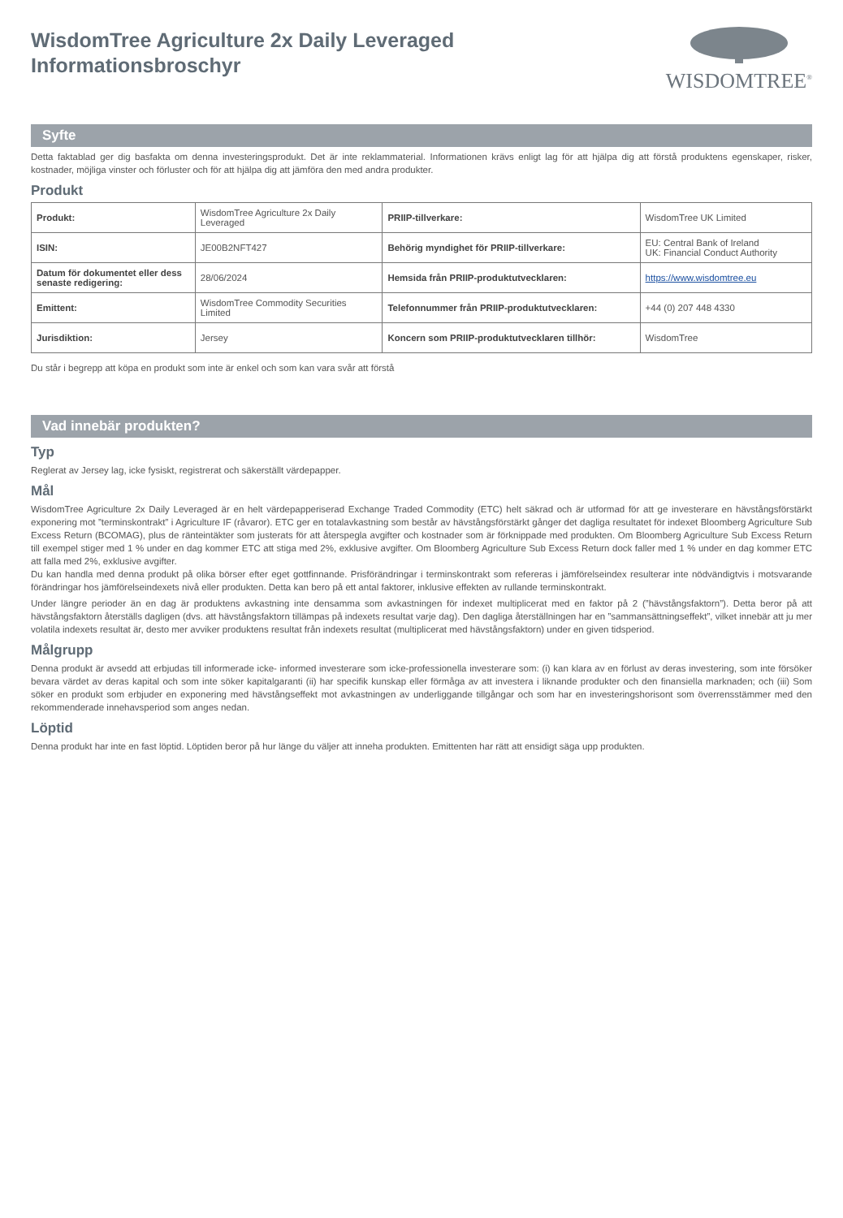WisdomTree Agriculture 2x Daily Leveraged
Informationsbroschyr
WISDOMTREE<sup>®</sup>
Syfte
Detta faktablad ger dig basfakta om denna investeringsprodukt. Det är inte reklammaterial. Informationen krävs enligt lag för att hjälpa dig att förstå produktens egenskaper, risker, kostnader, möjliga vinster och förluster och för att hjälpa dig att jämföra den med andra produkter.
Produkt
| Produkt: | WisdomTree Agriculture 2x Daily Leveraged | PRIIP-tillverkare: | WisdomTree UK Limited |
| ISIN: | JE00B2NFT427 | Behörig myndighet för PRIIP-tillverkare: | EU: Central Bank of Ireland UK: Financial Conduct Authority |
| Datum för dokumentet eller dess senaste redigering: | 28/06/2024 | Hemsida från PRIIP-produktutvecklaren: | https://www.wisdomtree.eu |
| Emittent: | WisdomTree Commodity Securities Limited | Telefonnummer från PRIIP-produktutvecklaren: | +44 (0) 207 448 4330 |
| Jurisdiktion: | Jersey | Koncern som PRIIP-produktutvecklaren tillhör: | WisdomTree |
Du står i begrepp att köpa en produkt som inte är enkel och som kan vara svår att förstå
Vad innebär produkten?
Typ
Reglerat av Jersey lag, icke fysiskt, registrerat och säkerställt värdepapper.
Mål
WisdomTree Agriculture 2x Daily Leveraged är en helt värdepapperiserad Exchange Traded Commodity (ETC) helt säkrad och är utformad för att ge investerare en hävstångsförstärkt exponering mot ”terminskontrakt” i Agriculture IF (råvaror). ETC ger en totalavkastning som består av hävstångsförstärkt gånger det dagliga resultatet för indexet Bloomberg Agriculture Sub Excess Return (BCOMAG), plus de ränteintäkter som justerats för att återspegla avgifter och kostnader som är förknippade med produkten. Om Bloomberg Agriculture Sub Excess Return till exempel stiger med 1 % under en dag kommer ETC att stiga med 2%, exklusive avgifter. Om Bloomberg Agriculture Sub Excess Return dock faller med 1 % under en dag kommer ETC att falla med 2%, exklusive avgifter.
Du kan handla med denna produkt på olika börser efter eget gottfinnande. Prisförändringar i terminskontrakt som refereras i jämförelseindex resulterar inte nödvändigtvis i motsvarande förändringar hos jämförelseindexets nivå eller produkten. Detta kan bero på ett antal faktorer, inklusive effekten av rullande terminskontrakt.
Under längre perioder än en dag är produktens avkastning inte densamma som avkastningen för indexet multiplicerat med en faktor på 2 (”hävstångsfaktorn”). Detta beror på att hävstångsfaktorn återställs dagligen (dvs. att hävstångsfaktorn tillämpas på indexets resultat varje dag). Den dagliga återställningen har en ”sammansättningseffekt”, vilket innebär att ju mer volatila indexets resultat är, desto mer avviker produktens resultat från indexets resultat (multiplicerat med hävstångsfaktorn) under en given tidsperiod.
Målgrupp
Denna produkt är avsedd att erbjudas till informerade icke- informed investerare som icke-professionella investerare som: (i) kan klara av en förlust av deras investering, som inte försöker bevara värdet av deras kapital och som inte söker kapitalgaranti (ii) har specifik kunskap eller förmåga av att investera i liknande produkter och den finansiella marknaden; och (iii) Som söker en produkt som erbjuder en exponering med hävstångseffekt mot avkastningen av underliggande tillgångar och som har en investeringshorisont som överrensstämmer med den rekommenderade innehavsperiod som anges nedan.
Löptid
Denna produkt har inte en fast löptid. Löptiden beror på hur länge du väljer att inneha produkten. Emittenten har rätt att ensidigt säga upp produkten.